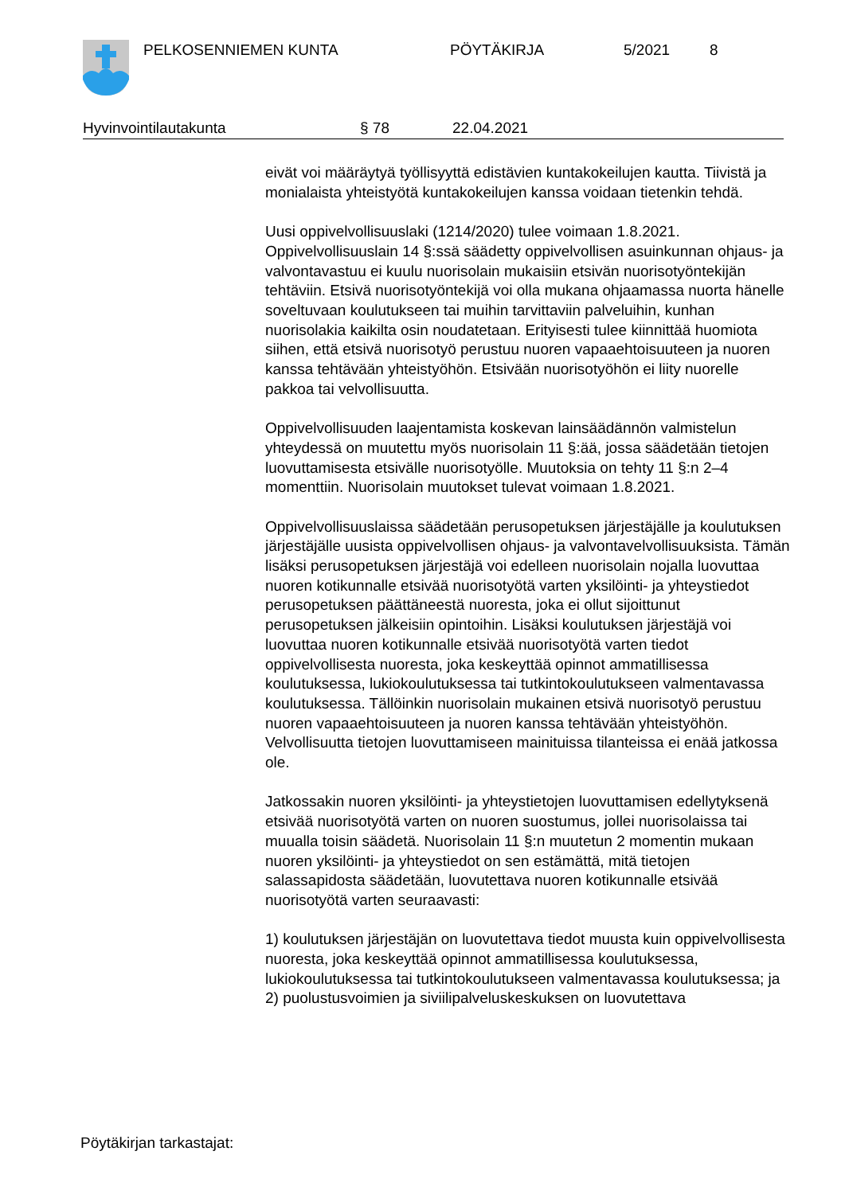PELKOSENNIEMEN KUNTA PÖYTÄKIRJA 5/2021 8
Hyvinvointilautakunta § 78 22.04.2021
eivät voi määräytyä työllisyyttä edistävien kuntakokeilujen kautta. Tiivistä ja monialaista yhteistyötä kuntakokeilujen kanssa voidaan tietenkin tehdä.
Uusi oppivelvollisuuslaki (1214/2020) tulee voimaan 1.8.2021. Oppivelvollisuuslain 14 §:ssä säädetty oppivelvollisen asuinkunnan ohjaus- ja valvontavastuu ei kuulu nuorisolain mukaisiin etsivän nuorisotyöntekijän tehtäviin. Etsivä nuorisotyöntekijä voi olla mukana ohjaamassa nuorta hänelle soveltuvaan koulutukseen tai muihin tarvittaviin palveluihin, kunhan nuorisolakia kaikilta osin noudatetaan. Erityisesti tulee kiinnittää huomiota siihen, että etsivä nuorisotyö perustuu nuoren vapaaehtoisuuteen ja nuoren kanssa tehtävään yhteistyöhön. Etsivään nuorisotyöhön ei liity nuorelle pakkoa tai velvollisuutta.
Oppivelvollisuuden laajentamista koskevan lainsäädännön valmistelun yhteydessä on muutettu myös nuorisolain 11 §:ää, jossa säädetään tietojen luovuttamisesta etsivälle nuorisotyölle. Muutoksia on tehty 11 §:n 2–4 momenttiin. Nuorisolain muutokset tulevat voimaan 1.8.2021.
Oppivelvollisuuslaissa säädetään perusopetuksen järjestäjälle ja koulutuksen järjestäjälle uusista oppivelvollisen ohjaus- ja valvontavelvollisuuksista. Tämän lisäksi perusopetuksen järjestäjä voi edelleen nuorisolain nojalla luovuttaa nuoren kotikunnalle etsivää nuorisotyötä varten yksilöinti- ja yhteystiedot perusopetuksen päättäneestä nuoresta, joka ei ollut sijoittunut perusopetuksen jälkeisiin opintoihin. Lisäksi koulutuksen järjestäjä voi luovuttaa nuoren kotikunnalle etsivää nuorisotyötä varten tiedot oppivelvollisesta nuoresta, joka keskeyttää opinnot ammatillisessa koulutuksessa, lukiokoulutuksessa tai tutkintokoulutukseen valmentavassa koulutuksessa. Tällöinkin nuorisolain mukainen etsivä nuorisotyö perustuu nuoren vapaaehtoisuuteen ja nuoren kanssa tehtävään yhteistyöhön. Velvollisuutta tietojen luovuttamiseen mainituissa tilanteissa ei enää jatkossa ole.
Jatkossakin nuoren yksilöinti- ja yhteystietojen luovuttamisen edellytyksenä etsivää nuorisotyötä varten on nuoren suostumus, jollei nuorisolaissa tai muualla toisin säädetä. Nuorisolain 11 §:n muutetun 2 momentin mukaan nuoren yksilöinti- ja yhteystiedot on sen estämättä, mitä tietojen salassapidosta säädetään, luovutettava nuoren kotikunnalle etsivää nuorisotyötä varten seuraavasti:
1) koulutuksen järjestäjän on luovutettava tiedot muusta kuin oppivelvollisesta nuoresta, joka keskeyttää opinnot ammatillisessa koulutuksessa, lukiokoulutuksessa tai tutkintokoulutukseen valmentavassa koulutuksessa; ja
2) puolustusvoimien ja siviilipalveluskeskuksen on luovutettava
Pöytäkirjan tarkastajat: